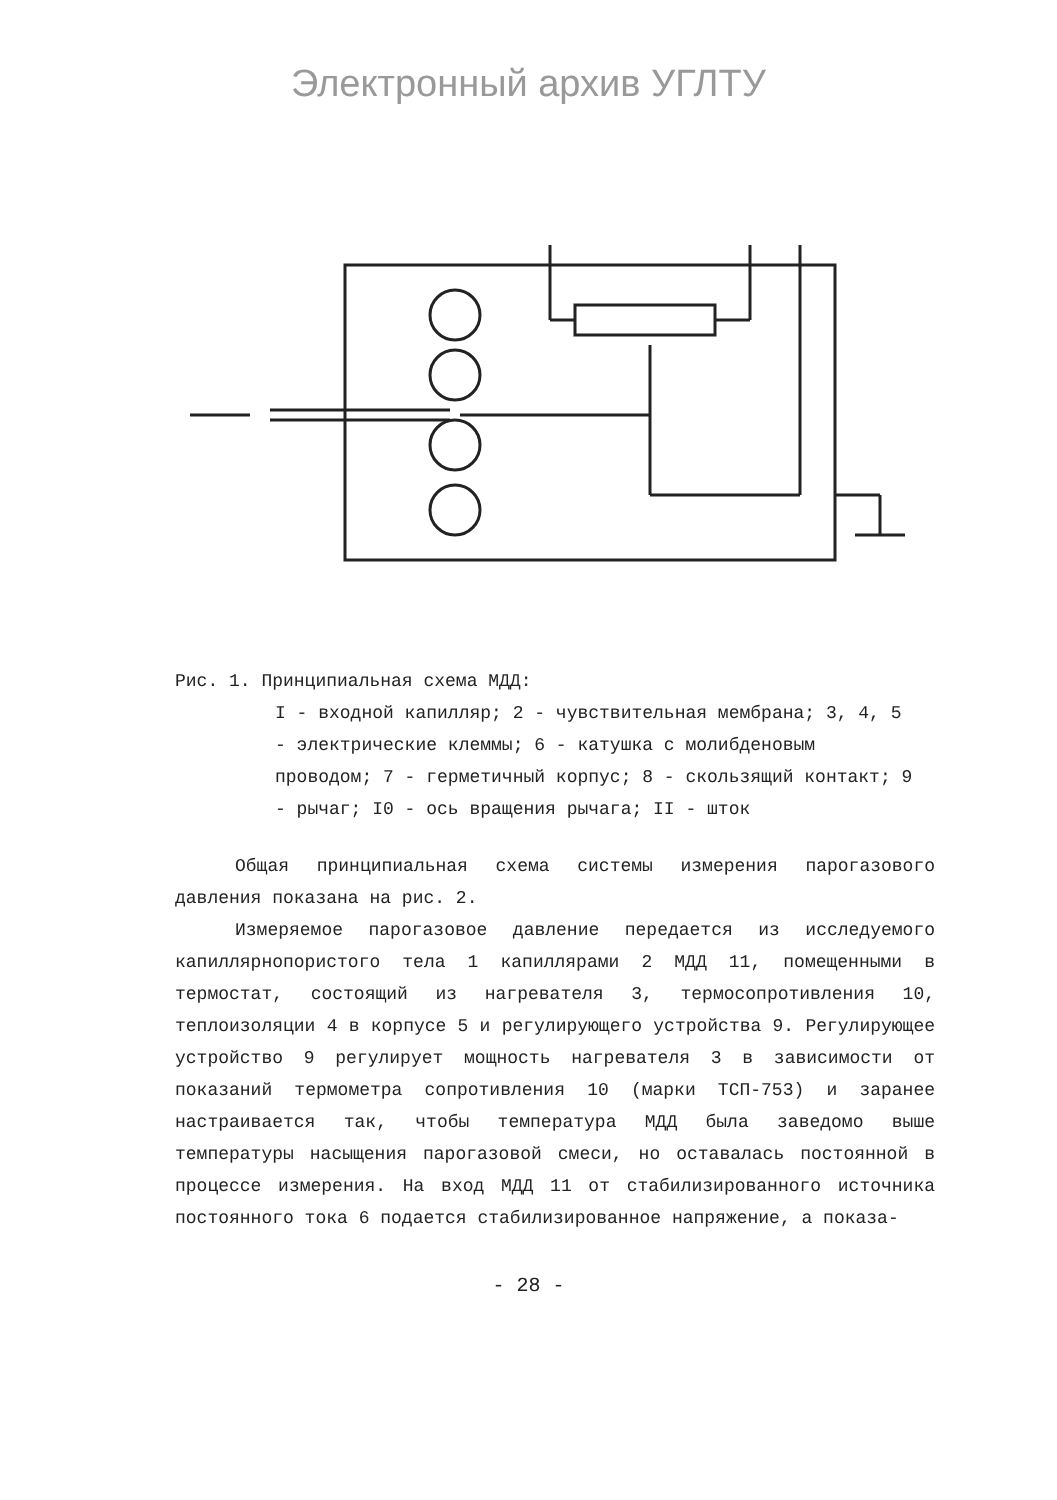Электронный архив УГЛТУ
Рис. 1. Принципиальная схема МДД:
I - входной капилляр; 2 - чувствительная мембрана; 3, 4, 5 - электрические клеммы; 6 - катушка с молибденовым проводом; 7 - герметичный корпус; 8 - скользящий контакт; 9 - рычаг; I0 - ось вращения рычага; II - шток
Общая принципиальная схема системы измерения парогазового давления показана на рис. 2.
Измеряемое парогазовое давление передается из исследуемого капиллярнопористого тела 1 капиллярами 2 МДД 11, помещенными в термостат, состоящий из нагревателя 3, термосопротивления 10, теплоизоляции 4 в корпусе 5 и регулирующего устройства 9. Регулирующее устройство 9 регулирует мощность нагревателя 3 в зависимости от показаний термометра сопротивления 10 (марки ТСП-753) и заранее настраивается так, чтобы температура МДД была заведомо выше температуры насыщения парогазовой смеси, но оставалась постоянной в процессе измерения. На вход МДД 11 от стабилизированного источника постоянного тока 6 подается стабилизированное напряжение, а показа-
- 28 -